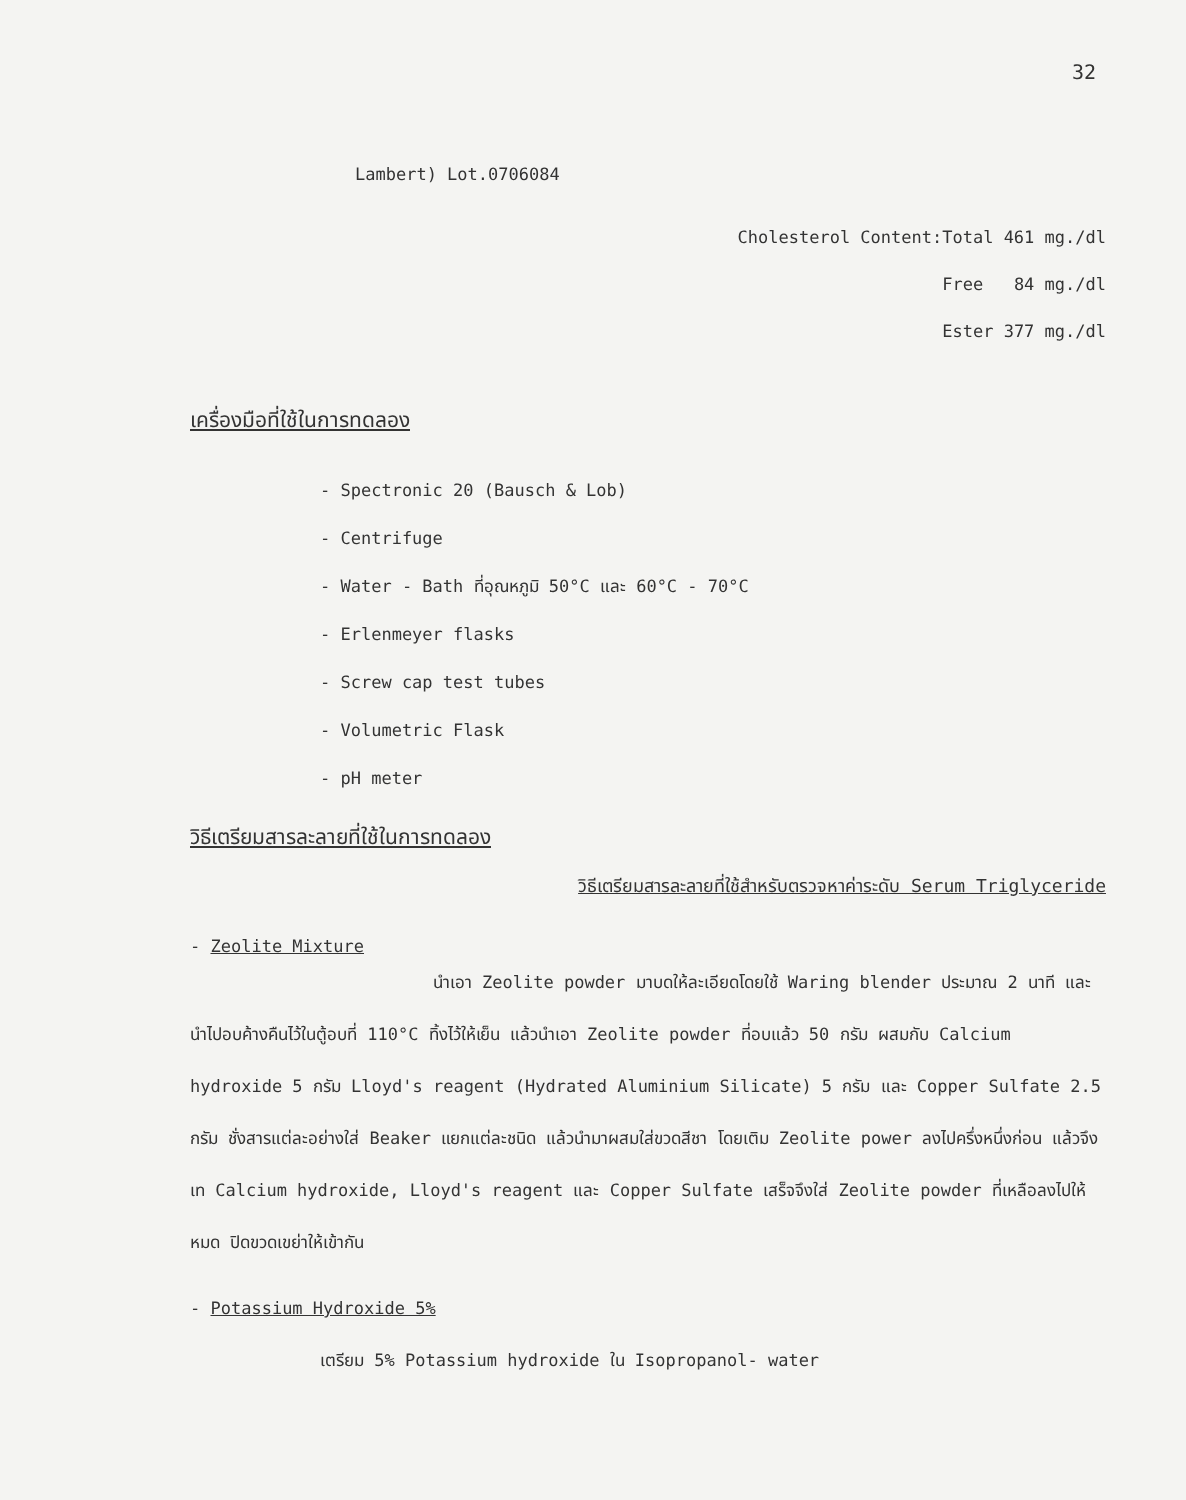32
Lambert) Lot.0706084
Cholesterol Content:Total 461 mg./dl
Free 84 mg./dl
Ester 377 mg./dl
เครื่องมือที่ใช้ในการทดลอง
- Spectronic 20 (Bausch & Lob)
- Centrifuge
- Water - Bath ที่อุณหภูมิ 50°C และ 60°C - 70°C
- Erlenmeyer flasks
- Screw cap test tubes
- Volumetric Flask
- pH meter
วิธีเตรียมสารละลายที่ใช้ในการทดลอง
วิธีเตรียมสารละลายที่ใช้สำหรับตรวจหาค่าระดับ Serum Triglyceride
- Zeolite Mixture
นำเอา Zeolite powder มาบดให้ละเอียดโดยใช้ Waring blender ประมาณ 2 นาที และนำไปอบค้างคืนไว้ในตู้อบที่ 110°C ทิ้งไว้ให้เย็น แล้วนำเอา Zeolite powder ที่อบแล้ว 50 กรัม ผสมกับ Calcium hydroxide 5 กรัม Lloyd's reagent (Hydrated Aluminium Silicate) 5 กรัม และ Copper Sulfate 2.5 กรัม ชั่งสารแต่ละอย่างใส่ Beaker แยกแต่ละชนิด แล้วนำมาผสมใส่ขวดสีชา โดยเติม Zeolite power ลงไปครึ่งหนึ่งก่อน แล้วจึงเท Calcium hydroxide, Lloyd's reagent และ Copper Sulfate เสร็จจึงใส่ Zeolite powder ที่เหลือลงไปให้หมด ปิดขวดเขย่าให้เข้ากัน
- Potassium Hydroxide 5%
เตรียม 5% Potassium hydroxide ใน Isopropanol- water